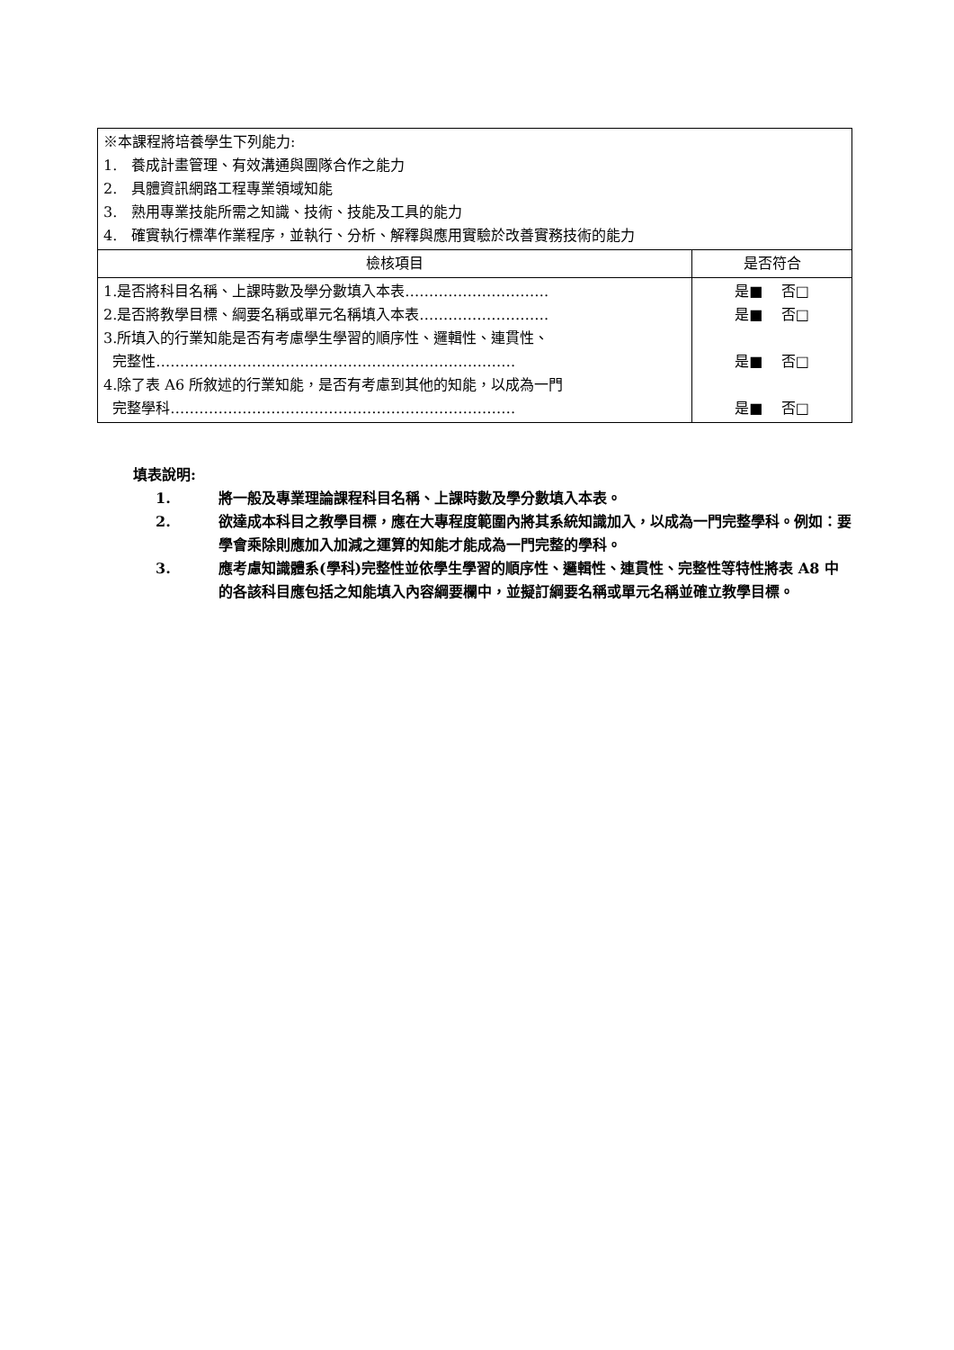| ※本課程將培養學生下列能力: 1. 養成計畫管理、有效溝通與團隊合作之能力 2. 具體資訊網路工程專業領域知能 3. 熟用專業技能所需之知識、技術、技能及工具的能力 4. 確實執行標準作業程序，並執行、分析、解釋與應用實驗於改善實務技術的能力 | |
| 檢核項目 | 是否符合 |
| 1.是否將科目名稱、上課時數及學分數填入本表………………………… 2.是否將教學目標、綱要名稱或單元名稱填入本表……………………… 3.所填入的行業知能是否有考慮學生學習的順序性、邏輯性、連貫性、 完整性………………………………………………………………… 4.除了表 A6 所敘述的行業知能，是否有考慮到其他的知能，以成為一門 完整學科……………………………………………………………… | 是■ 否□ 是■ 否□ 是■ 否□ 是■ 否□ |
填表說明:
1. 將一般及專業理論課程科目名稱、上課時數及學分數填入本表。
2. 欲達成本科目之教學目標，應在大專程度範圍內將其系統知識加入，以成為一門完整學科。例如：要學會乘除則應加入加減之運算的知能才能成為一門完整的學科。
3. 應考慮知識體系(學科)完整性並依學生學習的順序性、邏輯性、連貫性、完整性等特性將表 A8 中的各該科目應包括之知能填入內容綱要欄中，並擬訂綱要名稱或單元名稱並確立教學目標。